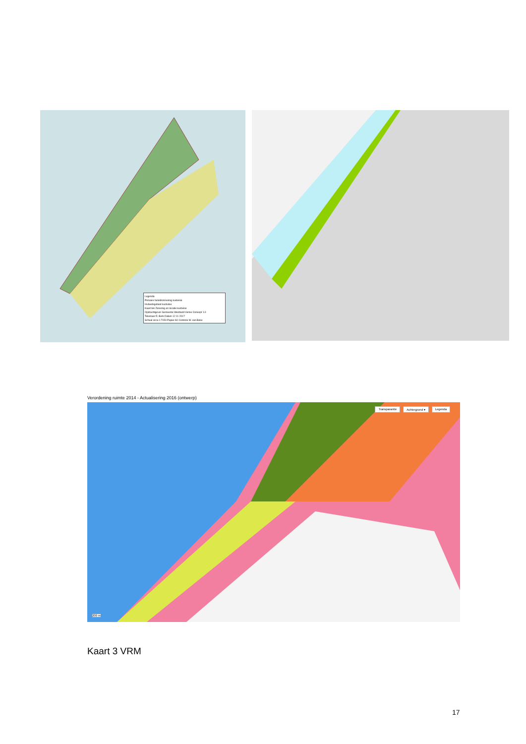Legenda
Primaire beleidszonering kustvisie
Invloedsgebied kustvisie
Kaart tek Zonering en locatie kustvisie
Opdrachtgever Gemeente Westland Versie Concept 1.0
Tekenaar R. Berk Datum 12 11 2017
Schaal circa 1:7150 Papier A0 Controle M. van Beke
Verordening ruimte 2014 - Actualisering 2016 (ontwerp)
Transparantie Achtergrond ▾ Legenda
200 m
Kaart 3 VRM
17